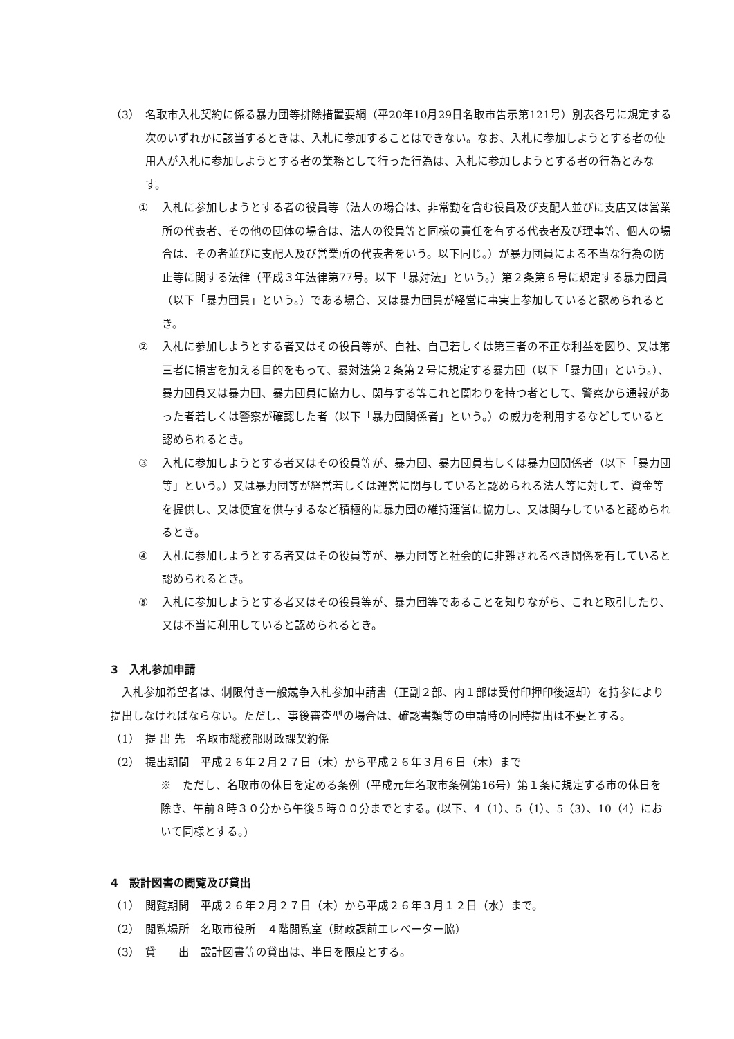（3） 名取市入札契約に係る暴力団等排除措置要綱（平20年10月29日名取市告示第121号）別表各号に規定する次のいずれかに該当するときは、入札に参加することはできない。なお、入札に参加しようとする者の使用人が入札に参加しようとする者の業務として行った行為は、入札に参加しようとする者の行為とみなす。
① 入札に参加しようとする者の役員等（法人の場合は、非常勤を含む役員及び支配人並びに支店又は営業所の代表者、その他の団体の場合は、法人の役員等と同様の責任を有する代表者及び理事等、個人の場合は、その者並びに支配人及び営業所の代表者をいう。以下同じ。）が暴力団員による不当な行為の防止等に関する法律（平成３年法律第77号。以下「暴対法」という。）第２条第６号に規定する暴力団員（以下「暴力団員」という。）である場合、又は暴力団員が経営に事実上参加していると認められるとき。
② 入札に参加しようとする者又はその役員等が、自社、自己若しくは第三者の不正な利益を図り、又は第三者に損害を加える目的をもって、暴対法第２条第２号に規定する暴力団（以下「暴力団」という。）、暴力団員又は暴力団、暴力団員に協力し、関与する等これと関わりを持つ者として、警察から通報があった者若しくは警察が確認した者（以下「暴力団関係者」という。）の威力を利用するなどしていると認められるとき。
③ 入札に参加しようとする者又はその役員等が、暴力団、暴力団員若しくは暴力団関係者（以下「暴力団等」という。）又は暴力団等が経営若しくは運営に関与していると認められる法人等に対して、資金等を提供し、又は便宜を供与するなど積極的に暴力団の維持運営に協力し、又は関与していると認められるとき。
④ 入札に参加しようとする者又はその役員等が、暴力団等と社会的に非難されるべき関係を有していると認められるとき。
⑤ 入札に参加しようとする者又はその役員等が、暴力団等であることを知りながら、これと取引したり、又は不当に利用していると認められるとき。
3　入札参加申請
　入札参加希望者は、制限付き一般競争入札参加申請書（正副２部、内１部は受付印押印後返却）を持参により提出しなければならない。ただし、事後審査型の場合は、確認書類等の申請時の同時提出は不要とする。
（1） 提 出 先　名取市総務部財政課契約係
（2） 提出期間　平成２６年２月２７日（木）から平成２６年３月６日（木）まで
※　ただし、名取市の休日を定める条例（平成元年名取市条例第16号）第１条に規定する市の休日を除き、午前８時３０分から午後５時００分までとする。(以下、4（1）、5（1）、5（3）、10（4）において同様とする。)
4　設計図書の閲覧及び貸出
（1） 閲覧期間　平成２６年２月２７日（木）から平成２６年３月１２日（水）まで。
（2） 閲覧場所　名取市役所　４階閲覧室（財政課前エレベーター脇）
（3） 貸　　出　設計図書等の貸出は、半日を限度とする。